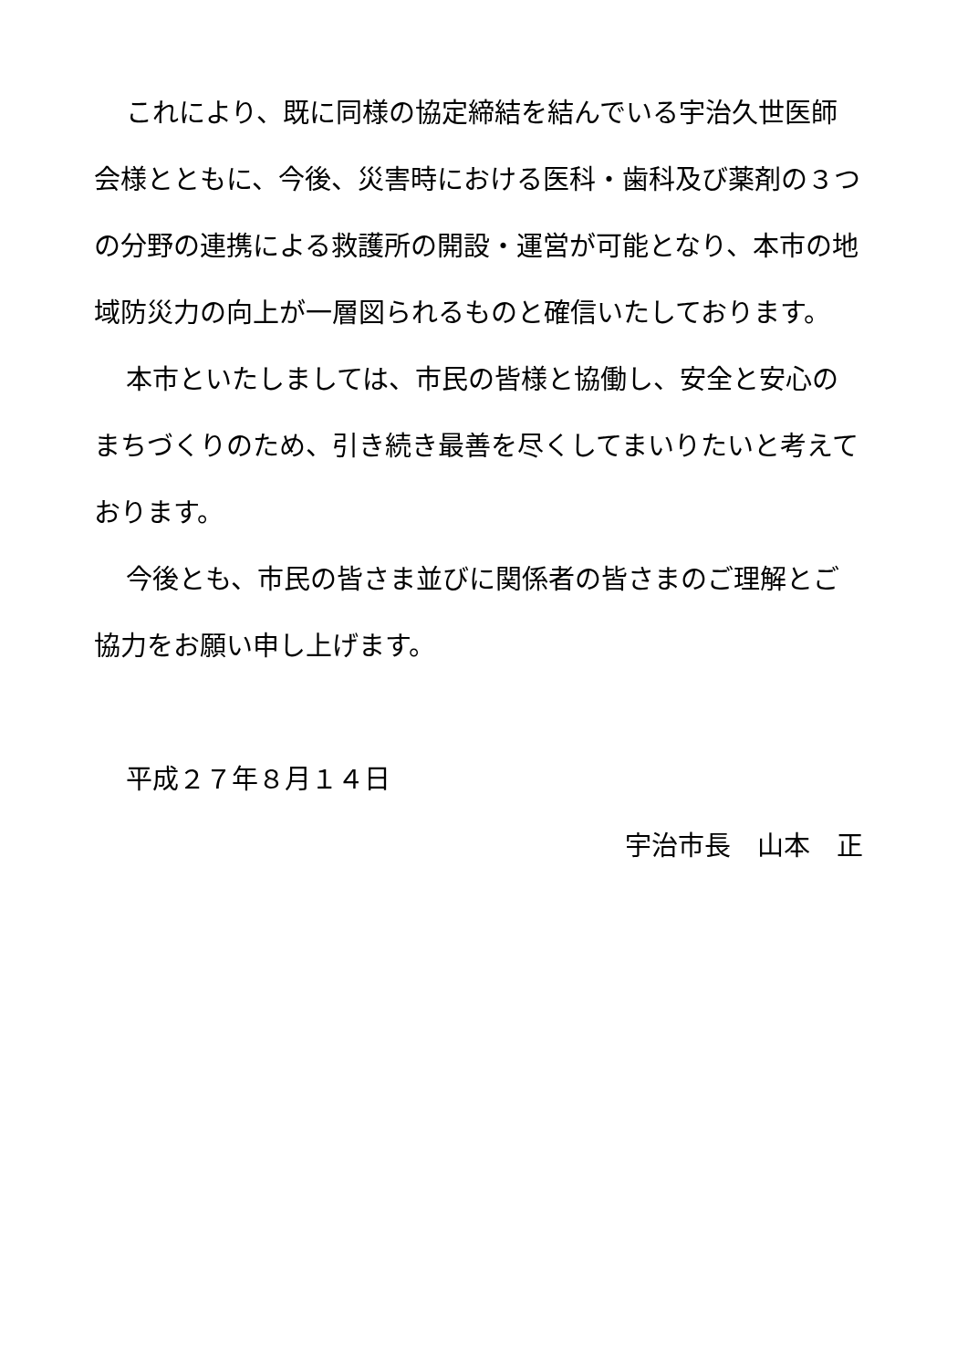これにより、既に同様の協定締結を結んでいる宇治久世医師会様とともに、今後、災害時における医科・歯科及び薬剤の３つの分野の連携による救護所の開設・運営が可能となり、本市の地域防災力の向上が一層図られるものと確信いたしております。
本市といたしましては、市民の皆様と協働し、安全と安心のまちづくりのため、引き続き最善を尽くしてまいりたいと考えております。
今後とも、市民の皆さま並びに関係者の皆さまのご理解とご協力をお願い申し上げます。
平成２７年８月１４日
宇治市長　山本　正